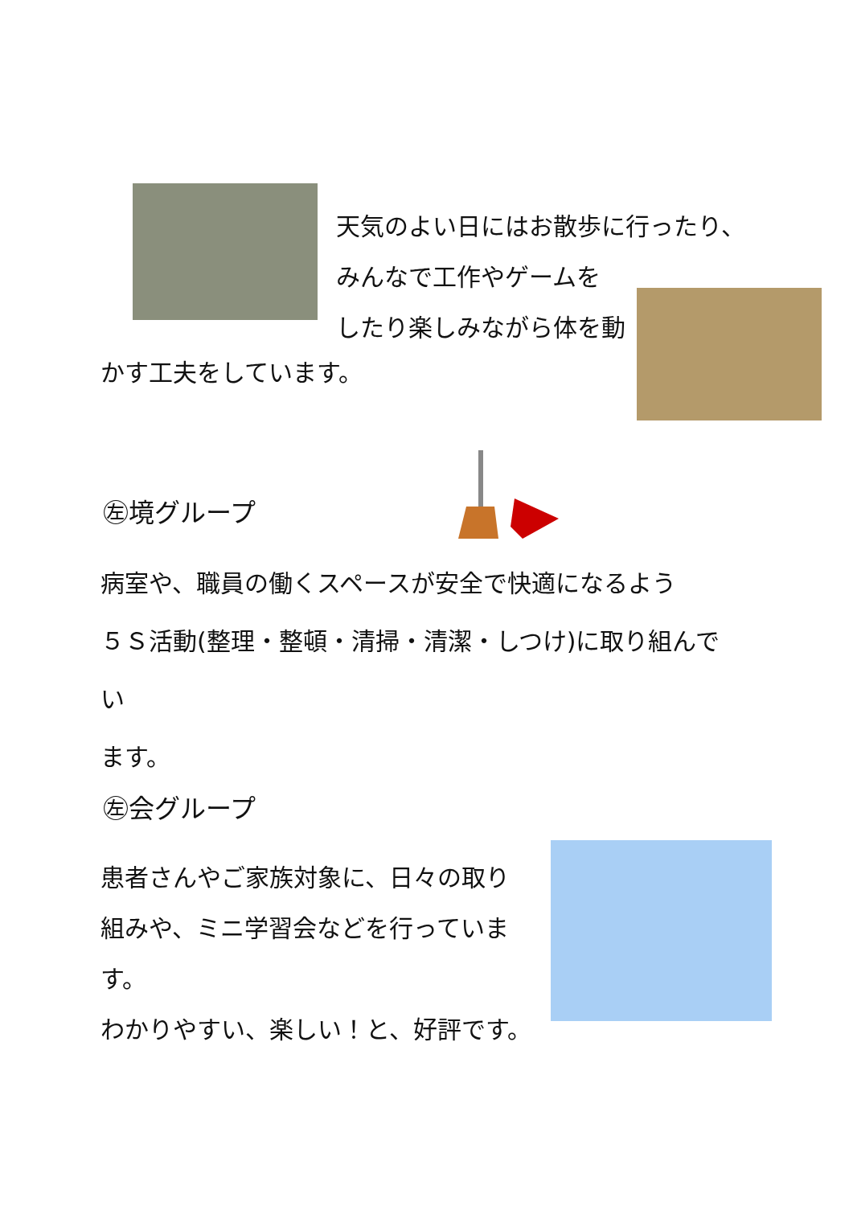天気のよい日にはお散歩に行ったり、
みんなで工作やゲームを
したり楽しみながら体を動
かす工夫をしています。
㊧境グループ
病室や、職員の働くスペースが安全で快適になるよう
５Ｓ活動(整理・整頓・清掃・清潔・しつけ)に取り組んでい
ます。
㊧会グループ
患者さんやご家族対象に、日々の取り
組みや、ミニ学習会などを行っています。
わかりやすい、楽しい！と、好評です。